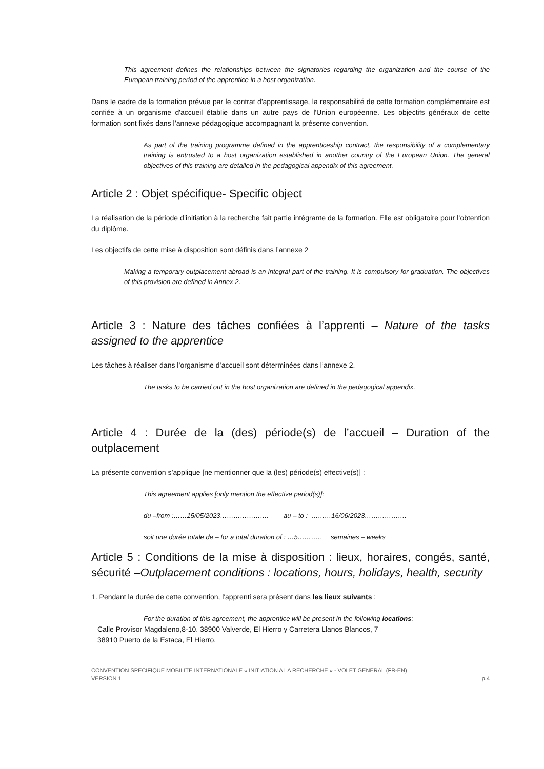This agreement defines the relationships between the signatories regarding the organization and the course of the European training period of the apprentice in a host organization.
Dans le cadre de la formation prévue par le contrat d'apprentissage, la responsabilité de cette formation complémentaire est confiée à un organisme d'accueil établie dans un autre pays de l'Union européenne. Les objectifs généraux de cette formation sont fixés dans l’annexe pédagogique accompagnant la présente convention.
As part of the training programme defined in the apprenticeship contract, the responsibility of a complementary training is entrusted to a host organization established in another country of the European Union. The general objectives of this training are detailed in the pedagogical appendix of this agreement.
Article 2 : Objet spécifique- Specific object
La réalisation de la période d’initiation à la recherche fait partie intégrante de la formation. Elle est obligatoire pour l’obtention du diplôme.
Les objectifs de cette mise à disposition sont définis dans l’annexe 2
Making a temporary outplacement abroad is an integral part of the training. It is compulsory for graduation. The objectives of this provision are defined in Annex 2.
Article 3 : Nature des tâches confiées à l’apprenti – Nature of the tasks assigned to the apprentice
Les tâches à réaliser dans l’organisme d’accueil sont déterminées dans l’annexe 2.
The tasks to be carried out in the host organization are defined in the pedagogical appendix.
Article 4 : Durée de la (des) période(s) de l’accueil – Duration of the outplacement
La présente convention s’applique [ne mentionner que la (les) période(s) effective(s)] :
This agreement applies [only mention the effective period(s)]:
du –from :……15/05/2023…………………. au – to : ………16/06/2023……………….
soit une durée totale de – for a total duration of : …5……….. semaines – weeks
Article 5 : Conditions de la mise à disposition : lieux, horaires, congés, santé, sécurité –Outplacement conditions : locations, hours, holidays, health, security
1. Pendant la durée de cette convention, l'apprenti sera présent dans les lieux suivants :
For the duration of this agreement, the apprentice will be present in the following locations:
Calle Provisor Magdaleno,8-10. 38900 Valverde, El Hierro y Carretera Llanos Blancos, 7
38910 Puerto de la Estaca, El Hierro.
CONVENTION SPECIFIQUE MOBILITE INTERNATIONALE « INITIATION A LA RECHERCHE » - VOLET GENERAL (FR-EN)
VERSION 1 p.4